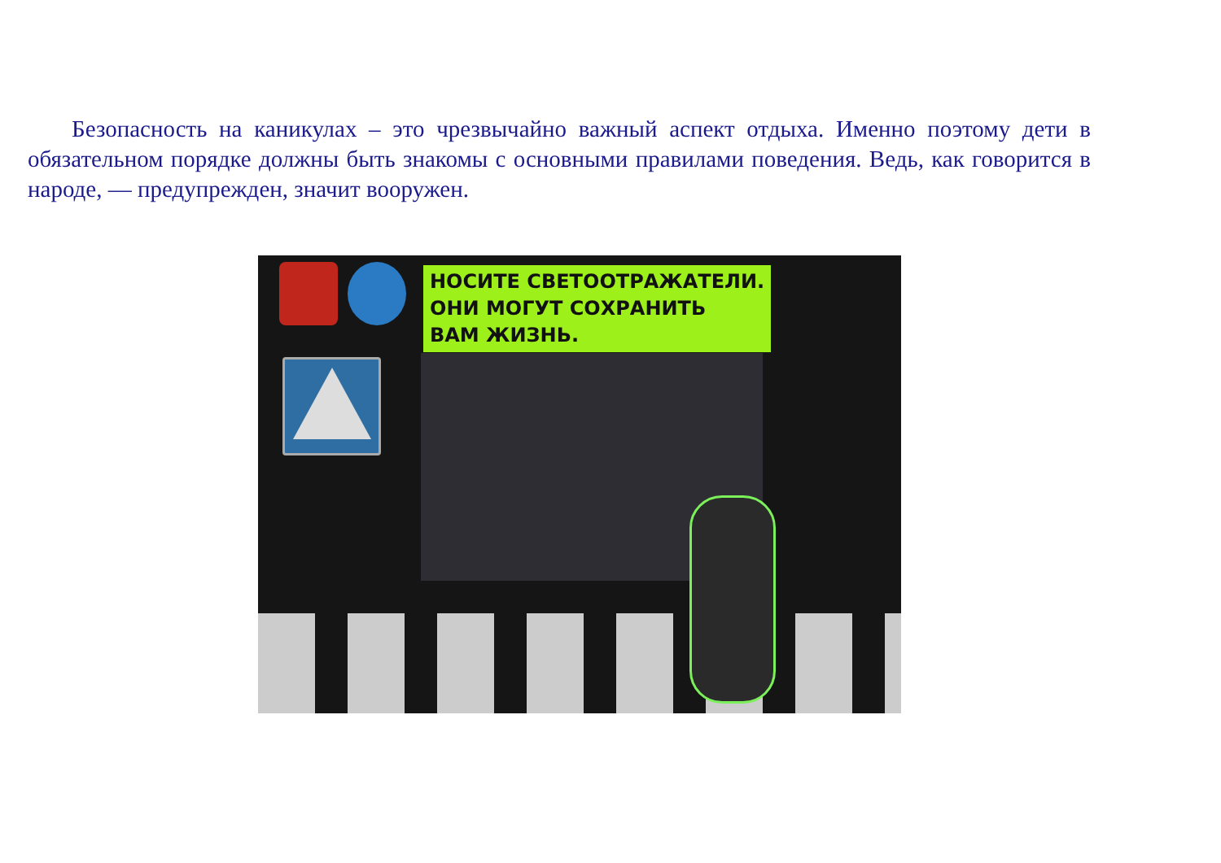Безопасность на каникулах – это чрезвычайно важный аспект отдыха. Именно поэтому дети в обязательном порядке должны быть знакомы с основными правилами поведения. Ведь, как говорится в народе, — предупрежден, значит вооружен.
НОСИТЕ СВЕТООТРАЖАТЕЛИ.
ОНИ МОГУТ СОХРАНИТЬ
ВАМ ЖИЗНЬ.